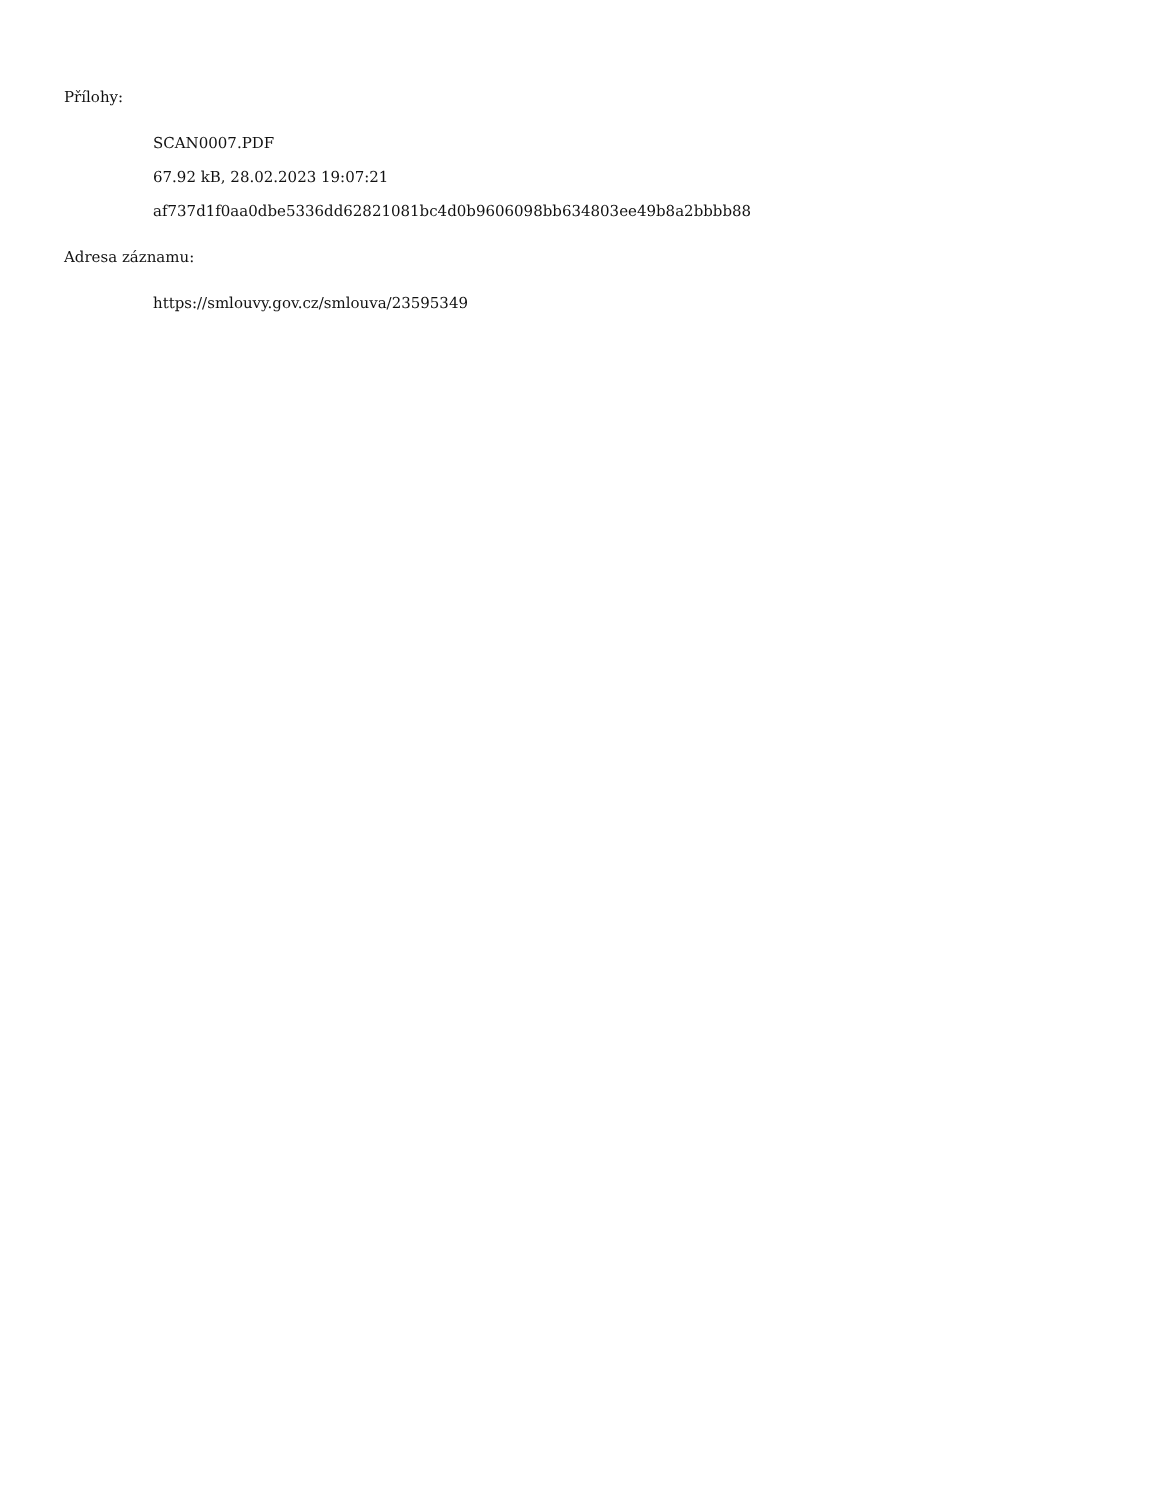Přílohy:
SCAN0007.PDF
67.92 kB, 28.02.2023 19:07:21
af737d1f0aa0dbe5336dd62821081bc4d0b9606098bb634803ee49b8a2bbbb88
Adresa záznamu:
https://smlouvy.gov.cz/smlouva/23595349